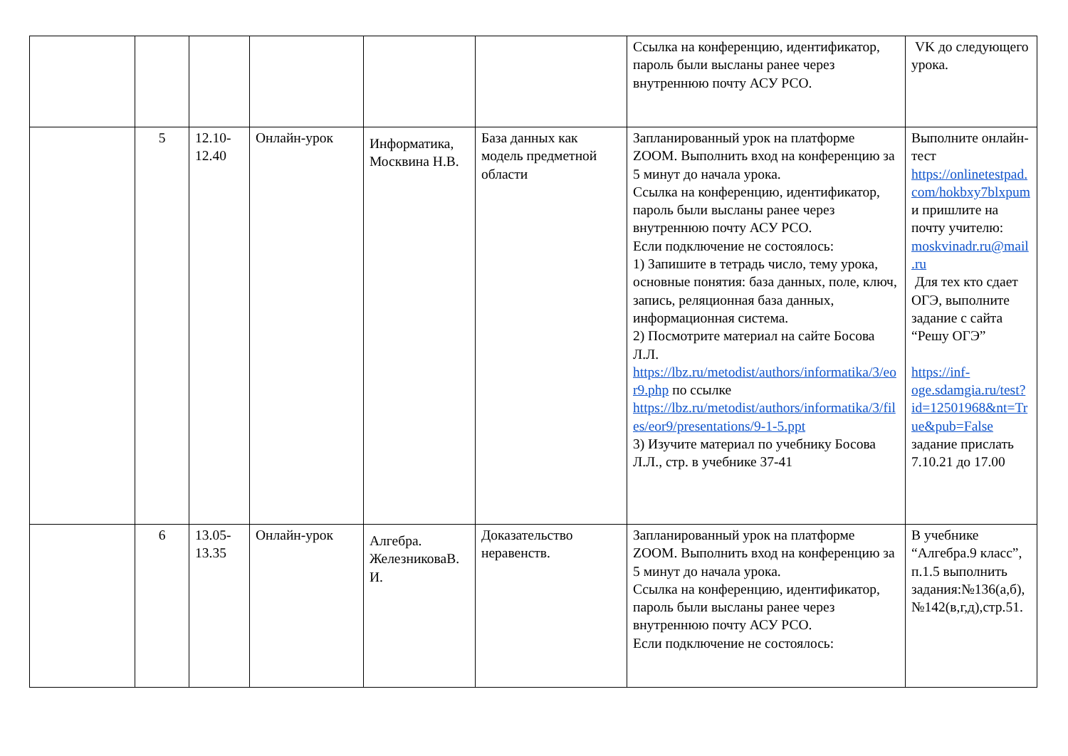| | | | | | | Ссылка на конференцию, идентификатор, пароль были высланы ранее через внутреннюю почту АСУ РСО. | VK до следующего урока. |
| | 5 | 12.10-12.40 | Онлайн-урок | Информатика, Москвина Н.В. | База данных как модель предметной области | Запланированный урок на платформе ZOOM. Выполнить вход на конференцию за 5 минут до начала урока. Ссылка на конференцию, идентификатор, пароль были высланы ранее через внутреннюю почту АСУ РСО. Если подключение не состоялось: 1) Запишите в тетрадь число, тему урока, основные понятия: база данных, поле, ключ, запись, реляционная база данных, информационная система. 2) Посмотрите материал на сайте Босова Л.Л. https://lbz.ru/metodist/authors/informatika/3/eor9.php по ссылке https://lbz.ru/metodist/authors/informatika/3/files/eor9/presentations/9-1-5.ppt 3) Изучите материал по учебнику Босова Л.Л., стр. в учебнике 37-41 | Выполните онлайн-тест https://onlinetestpad.com/hokbxy7blxpum и пришлите на почту учителю: moskvinadr.ru@mail.ru Для тех кто сдает ОГЭ, выполните задание с сайта “Решу ОГЭ” https://inf-oge.sdamgia.ru/test?id=12501968&nt=True&pub=False задание прислать 7.10.21 до 17.00 |
| | 6 | 13.05-13.35 | Онлайн-урок | Алгебра. ЖелезниковаВ.И. | Доказательство неравенств. | Запланированный урок на платформе ZOOM. Выполнить вход на конференцию за 5 минут до начала урока. Ссылка на конференцию, идентификатор, пароль были высланы ранее через внутреннюю почту АСУ РСО. Если подключение не состоялось: | В учебнике “Алгебра.9 класс”, п.1.5 выполнить задания:№136(а,б), №142(в,г,д),стр.51. |